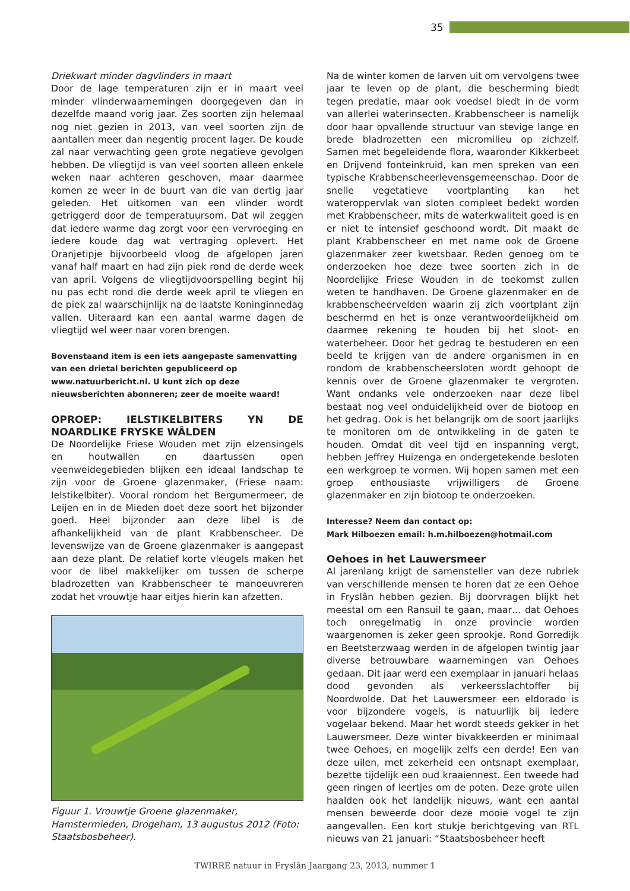35
Driekwart minder dagvlinders in maart
Door de lage temperaturen zijn er in maart veel minder vlinderwaarnemingen doorgegeven dan in dezelfde maand vorig jaar. Zes soorten zijn helemaal nog niet gezien in 2013, van veel soorten zijn de aantallen meer dan negentig procent lager. De koude zal naar verwachting geen grote negatieve gevolgen hebben. De vliegtijd is van veel soorten alleen enkele weken naar achteren geschoven, maar daarmee komen ze weer in de buurt van die van dertig jaar geleden. Het uitkomen van een vlinder wordt getriggerd door de temperatuursom. Dat wil zeggen dat iedere warme dag zorgt voor een vervroeging en iedere koude dag wat vertraging oplevert. Het Oranjetipje bijvoorbeeld vloog de afgelopen jaren vanaf half maart en had zijn piek rond de derde week van april. Volgens de vliegtijdvoorspelling begint hij nu pas echt rond die derde week april te vliegen en de piek zal waarschijnlijk na de laatste Koninginnedag vallen. Uiteraard kan een aantal warme dagen de vliegtijd wel weer naar voren brengen.
Bovenstaand item is een iets aangepaste samenvatting van een drietal berichten gepubliceerd op www.natuurbericht.nl. U kunt zich op deze nieuwsberichten abonneren; zeer de moeite waard!
OPROEP: IELSTIKELBITERS YN DE NOARDLIKE FRYSKE WÂLDEN
De Noordelijke Friese Wouden met zijn elzensingels en houtwallen en daartussen open veenweidegebieden blijken een ideaal landschap te zijn voor de Groene glazenmaker, (Friese naam: Ielstikelbiter). Vooral rondom het Bergumermeer, de Leijen en in de Mieden doet deze soort het bijzonder goed. Heel bijzonder aan deze libel is de afhankelijkheid van de plant Krabbenscheer. De levenswijze van de Groene glazenmaker is aangepast aan deze plant. De relatief korte vleugels maken het voor de libel makkelijker om tussen de scherpe bladrozetten van Krabbenscheer te manoeuvreren zodat het vrouwtje haar eitjes hierin kan afzetten.
Figuur 1. Vrouwtje Groene glazenmaker, Hamstermieden, Drogeham, 13 augustus 2012 (Foto: Staatsbosbeheer).
Na de winter komen de larven uit om vervolgens twee jaar te leven op de plant, die bescherming biedt tegen predatie, maar ook voedsel biedt in de vorm van allerlei waterinsecten. Krabbenscheer is namelijk door haar opvallende structuur van stevige lange en brede bladrozetten een micromilieu op zichzelf. Samen met begeleidende flora, waaronder Kikkerbeet en Drijvend fonteinkruid, kan men spreken van een typische Krabbenscheerlevensgemeenschap. Door de snelle vegetatieve voortplanting kan het wateroppervlak van sloten compleet bedekt worden met Krabbenscheer, mits de waterkwaliteit goed is en er niet te intensief geschoond wordt. Dit maakt de plant Krabbenscheer en met name ook de Groene glazenmaker zeer kwetsbaar. Reden genoeg om te onderzoeken hoe deze twee soorten zich in de Noordelijke Friese Wouden in de toekomst zullen weten te handhaven. De Groene glazenmaker en de krabbenscheervelden waarin zij zich voortplant zijn beschermd en het is onze verantwoordelijkheid om daarmee rekening te houden bij het sloot- en waterbeheer. Door het gedrag te bestuderen en een beeld te krijgen van de andere organismen in en rondom de krabbenscheersloten wordt gehoopt de kennis over de Groene glazenmaker te vergroten. Want ondanks vele onderzoeken naar deze libel bestaat nog veel onduidelijkheid over de biotoop en het gedrag. Ook is het belangrijk om de soort jaarlijks te monitoren om de ontwikkeling in de gaten te houden. Omdat dit veel tijd en inspanning vergt, hebben Jeffrey Huizenga en ondergetekende besloten een werkgroep te vormen. Wij hopen samen met een groep enthousiaste vrijwilligers de Groene glazenmaker en zijn biotoop te onderzoeken.
Interesse? Neem dan contact op:
Mark Hilboezen email: h.m.hilboezen@hotmail.com
Oehoes in het Lauwersmeer
Al jarenlang krijgt de samensteller van deze rubriek van verschillende mensen te horen dat ze een Oehoe in Fryslân hebben gezien. Bij doorvragen blijkt het meestal om een Ransuil te gaan, maar… dat Oehoes toch onregelmatig in onze provincie worden waargenomen is zeker geen sprookje. Rond Gorredijk en Beetsterzwaag werden in de afgelopen twintig jaar diverse betrouwbare waarnemingen van Oehoes gedaan. Dit jaar werd een exemplaar in januari helaas dood gevonden als verkeersslachtoffer bij Noordwolde. Dat het Lauwersmeer een eldorado is voor bijzondere vogels, is natuurlijk bij iedere vogelaar bekend. Maar het wordt steeds gekker in het Lauwersmeer. Deze winter bivakkeerden er minimaal twee Oehoes, en mogelijk zelfs een derde! Een van deze uilen, met zekerheid een ontsnapt exemplaar, bezette tijdelijk een oud kraaiennest. Een tweede had geen ringen of leertjes om de poten. Deze grote uilen haalden ook het landelijk nieuws, want een aantal mensen beweerde door deze mooie vogel te zijn aangevallen. Een kort stukje berichtgeving van RTL nieuws van 21 januari: “Staatsbosbeheer heeft
TWIRRE natuur in Fryslân Jaargang 23, 2013, nummer 1